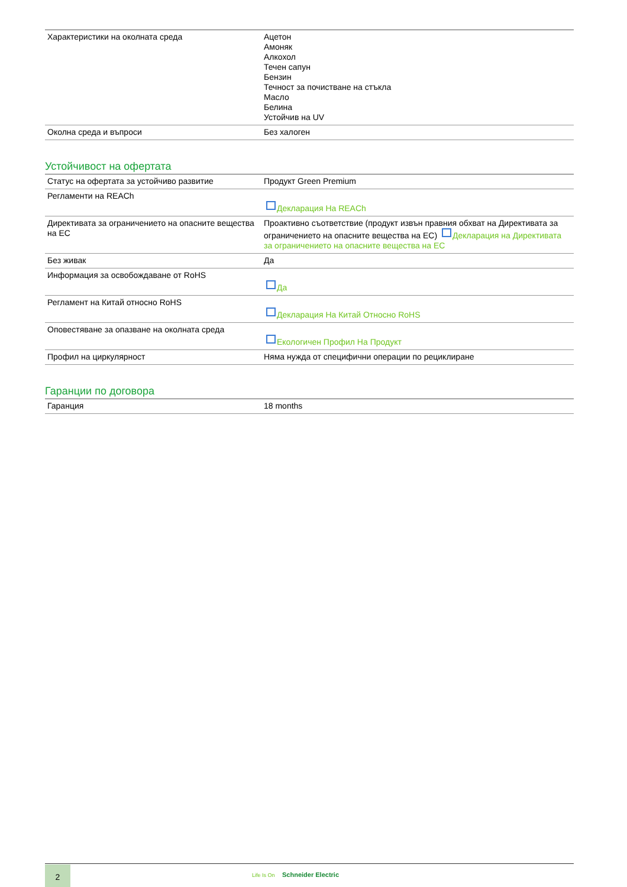| Характеристики на околната среда | Ацетон Амоняк Алкохол Течен сапун Бензин Течност за почистване на стъкла Масло Белина Устойчив на UV |
| Околна среда и въпроси | Без халоген |
Устойчивост на офертата
| Статус на офертата за устойчиво развитие | Продукт Green Premium |
| Регламенти на REACh | Декларация На REACh |
| Директивата за ограничението на опасните вещества на ЕС | Проактивно съответствие (продукт извън правния обхват на Директивата за ограничението на опасните вещества на ЕС) Декларация на Директивата за ограничението на опасните вещества на ЕС |
| Без живак | Да |
| Информация за освобождаване от RoHS | Да |
| Регламент на Китай относно RoHS | Декларация На Китай Относно RoHS |
| Оповестяване за опазване на околната среда | Екологичен Профил На Продукт |
| Профил на циркулярност | Няма нужда от специфични операции по рециклиране |
Гаранции по договора
| Гаранция | 18 months |
2 Life Is On Schneider Electric